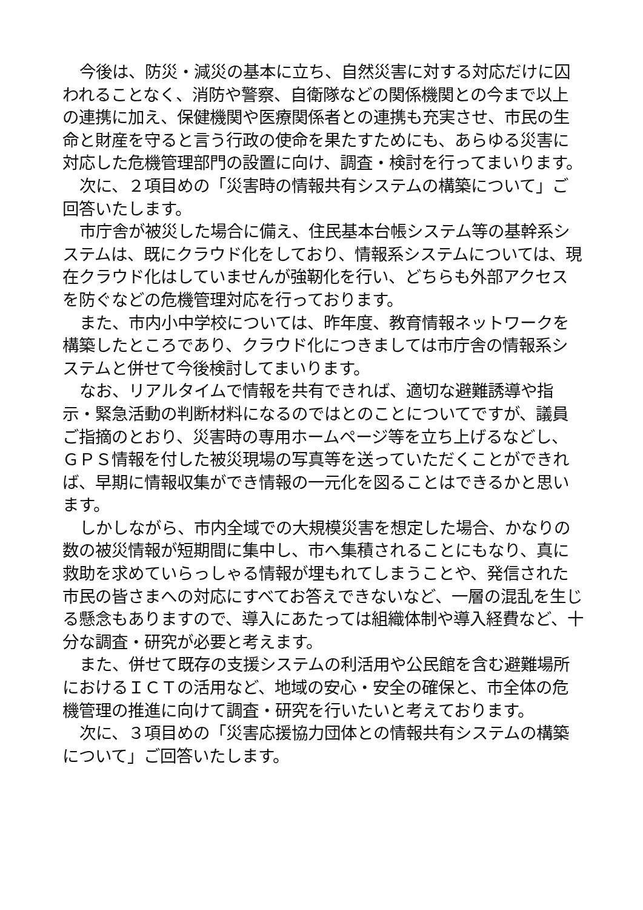今後は、防災・減災の基本に立ち、自然災害に対する対応だけに囚われることなく、消防や警察、自衛隊などの関係機関との今まで以上の連携に加え、保健機関や医療関係者との連携も充実させ、市民の生命と財産を守ると言う行政の使命を果たすためにも、あらゆる災害に対応した危機管理部門の設置に向け、調査・検討を行ってまいります。
次に、２項目めの「災害時の情報共有システムの構築について」ご回答いたします。
市庁舎が被災した場合に備え、住民基本台帳システム等の基幹系システムは、既にクラウド化をしており、情報系システムについては、現在クラウド化はしていませんが強靭化を行い、どちらも外部アクセスを防ぐなどの危機管理対応を行っております。
また、市内小中学校については、昨年度、教育情報ネットワークを構築したところであり、クラウド化につきましては市庁舎の情報系システムと併せて今後検討してまいります。
なお、リアルタイムで情報を共有できれば、適切な避難誘導や指示・緊急活動の判断材料になるのではとのことについてですが、議員ご指摘のとおり、災害時の専用ホームページ等を立ち上げるなどし、ＧＰＳ情報を付した被災現場の写真等を送っていただくことができれば、早期に情報収集ができ情報の一元化を図ることはできるかと思います。
しかしながら、市内全域での大規模災害を想定した場合、かなりの数の被災情報が短期間に集中し、市へ集積されることにもなり、真に救助を求めていらっしゃる情報が埋もれてしまうことや、発信された市民の皆さまへの対応にすべてお答えできないなど、一層の混乱を生じる懸念もありますので、導入にあたっては組織体制や導入経費など、十分な調査・研究が必要と考えます。
また、併せて既存の支援システムの利活用や公民館を含む避難場所におけるＩＣＴの活用など、地域の安心・安全の確保と、市全体の危機管理の推進に向けて調査・研究を行いたいと考えております。
次に、３項目めの「災害応援協力団体との情報共有システムの構築について」ご回答いたします。